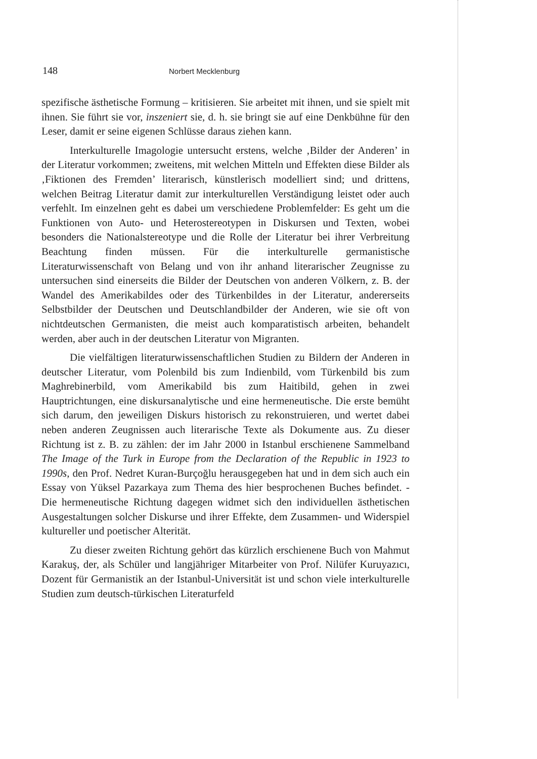148 Norbert Mecklenburg
spezifische ästhetische Formung – kritisieren. Sie arbeitet mit ihnen, und sie spielt mit ihnen. Sie führt sie vor, inszeniert sie, d. h. sie bringt sie auf eine Denkbühne für den Leser, damit er seine eigenen Schlüsse daraus ziehen kann.
Interkulturelle Imagologie untersucht erstens, welche ‚Bilder der Anderen’ in der Literatur vorkommen; zweitens, mit welchen Mitteln und Effekten diese Bilder als ‚Fiktionen des Fremden’ literarisch, künstlerisch modelliert sind; und drittens, welchen Beitrag Literatur damit zur interkulturellen Verständigung leistet oder auch verfehlt. Im einzelnen geht es dabei um verschiedene Problemfelder: Es geht um die Funktionen von Auto- und Heterostereotypen in Diskursen und Texten, wobei besonders die Nationalstereotype und die Rolle der Literatur bei ihrer Verbreitung Beachtung finden müssen. Für die interkulturelle germanistische Literaturwissenschaft von Belang und von ihr anhand literarischer Zeugnisse zu untersuchen sind einerseits die Bilder der Deutschen von anderen Völkern, z. B. der Wandel des Amerikabildes oder des Türkenbildes in der Literatur, andererseits Selbstbilder der Deutschen und Deutschlandbilder der Anderen, wie sie oft von nichtdeutschen Germanisten, die meist auch komparatistisch arbeiten, behandelt werden, aber auch in der deutschen Literatur von Migranten.
Die vielfältigen literaturwissenschaftlichen Studien zu Bildern der Anderen in deutscher Literatur, vom Polenbild bis zum Indienbild, vom Türkenbild bis zum Maghrebinerbild, vom Amerikabild bis zum Haitibild, gehen in zwei Hauptrichtungen, eine diskursanalytische und eine hermeneutische. Die erste bemüht sich darum, den jeweiligen Diskurs historisch zu rekonstruieren, und wertet dabei neben anderen Zeugnissen auch literarische Texte als Dokumente aus. Zu dieser Richtung ist z. B. zu zählen: der im Jahr 2000 in Istanbul erschienene Sammelband The Image of the Turk in Europe from the Declaration of the Republic in 1923 to 1990s, den Prof. Nedret Kuran-Burçoğlu herausgegeben hat und in dem sich auch ein Essay von Yüksel Pazarkaya zum Thema des hier besprochenen Buches befindet. - Die hermeneutische Richtung dagegen widmet sich den individuellen ästhetischen Ausgestaltungen solcher Diskurse und ihrer Effekte, dem Zusammen- und Widerspiel kultureller und poetischer Alterität.
Zu dieser zweiten Richtung gehört das kürzlich erschienene Buch von Mahmut Karakuş, der, als Schüler und langjähriger Mitarbeiter von Prof. Nilüfer Kuruyazıcı, Dozent für Germanistik an der Istanbul-Universität ist und schon viele interkulturelle Studien zum deutsch-türkischen Literaturfeld